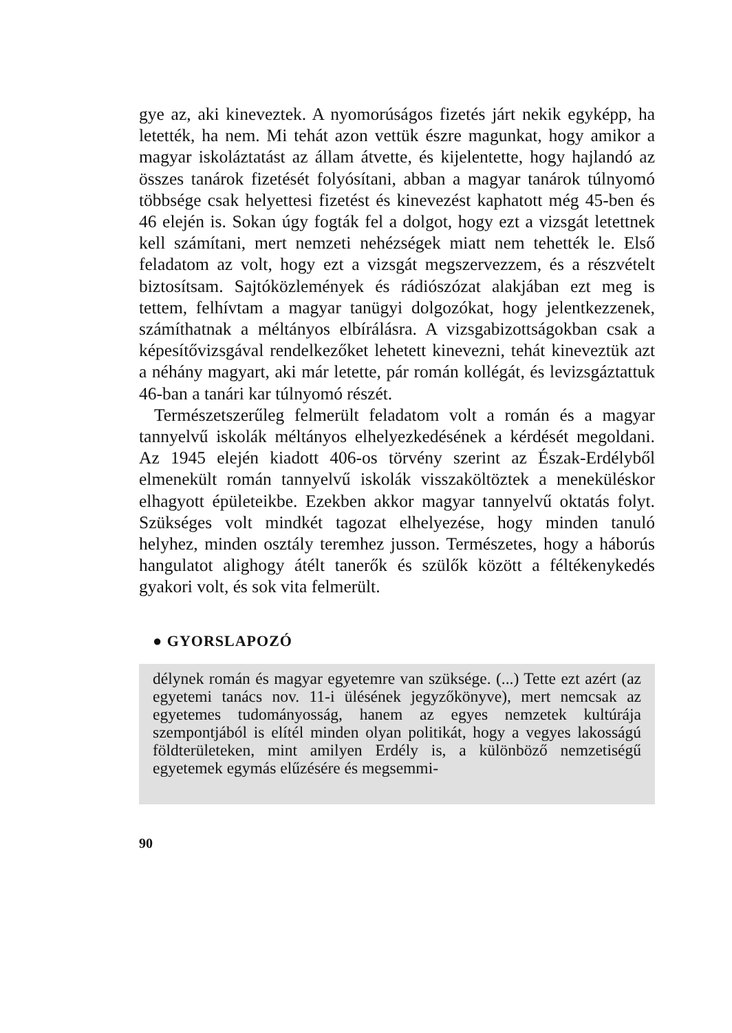gye az, aki kineveztek. A nyomorúságos fizetés járt nekik egyképp, ha letették, ha nem. Mi tehát azon vettük észre magunkat, hogy amikor a magyar iskoláztatást az állam átvette, és kijelentette, hogy hajlandó az összes tanárok fizetését folyósítani, abban a magyar tanárok túlnyomó többsége csak helyettesi fizetést és kinevezést kaphatott még 45-ben és 46 elején is. Sokan úgy fogták fel a dolgot, hogy ezt a vizsgát letettnek kell számítani, mert nemzeti nehézségek miatt nem tehették le. Első feladatom az volt, hogy ezt a vizsgát megszervezzem, és a részvételt biztosítsam. Sajtóközlemények és rádiószózat alakjában ezt meg is tettem, felhívtam a magyar tanügyi dolgozókat, hogy jelentkezzenek, számíthatnak a méltányos elbírálásra. A vizsgabizottságokban csak a képesítővizsgával rendelkezőket lehetett kinevezni, tehát kineveztük azt a néhány magyart, aki már letette, pár román kollégát, és levizsgáztattuk 46-ban a tanári kar túlnyomó részét.
Természetszerűleg felmerült feladatom volt a román és a magyar tannyelvű iskolák méltányos elhelyezkedésének a kérdését megoldani. Az 1945 elején kiadott 406-os törvény szerint az Észak-Erdélyből elmenekült román tannyelvű iskolák visszaköltöztek a menekülésk­or elhagyott épületeikbe. Ezekben akkor magyar tannyelvű oktatás folyt. Szükséges volt mindkét tagozat elhelyezése, hogy minden tanuló helyhez, minden osztály teremhez jusson. Természetes, hogy a háborús hangulatot alighogy átélt tanerők és szülők között a féltékenykedés gyakori volt, és sok vita felmerült.
● GYORSLAPOZÓ
délynek román és magyar egyetemre van szüksége. (...) Tette ezt azért (az egyetemi tanács nov. 11-i ülésének jegyzőkönyve), mert nemcsak az egyetemes tudományosság, hanem az egyes nemzetek kultúrája szempontjából is elítél minden olyan politikát, hogy a vegyes lakosságú földterületeken, mint amilyen Erdély is, a különböző nemzetiségű egyetemek egymás elűzésére és megsemmi-
90